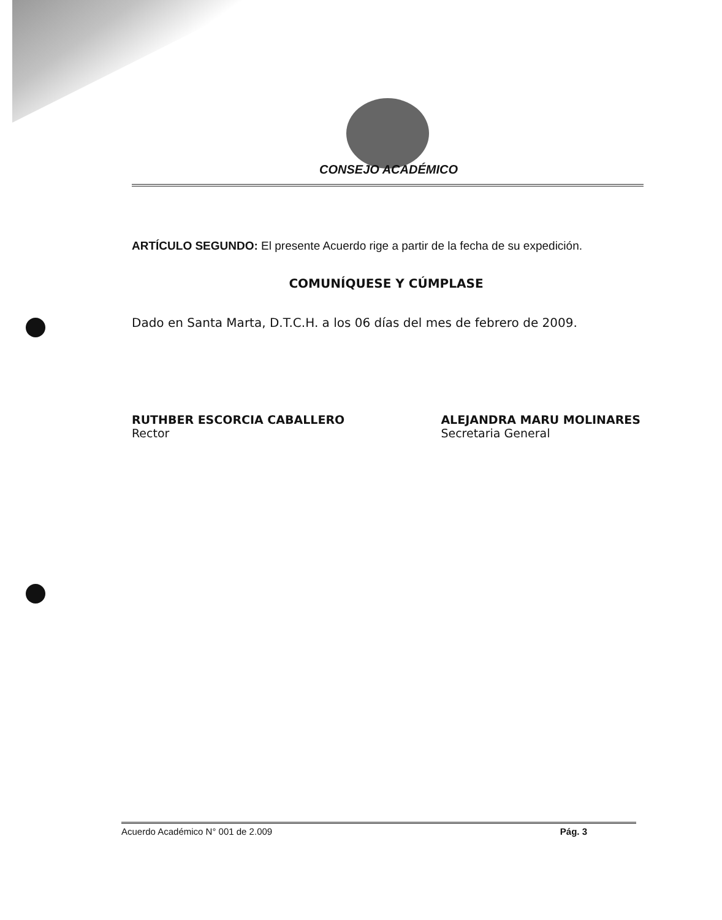CONSEJO ACADÉMICO
ARTÍCULO SEGUNDO: El presente Acuerdo rige a partir de la fecha de su expedición.
COMUNÍQUESE Y CÚMPLASE
Dado en Santa Marta, D.T.C.H. a los 06 días del mes de febrero de 2009.
RUTHBER ESCORCIA CABALLERO
Rector
ALEJANDRA MARU MOLINARES
Secretaria General
Acuerdo Académico N° 001 de 2.009 Pág. 3